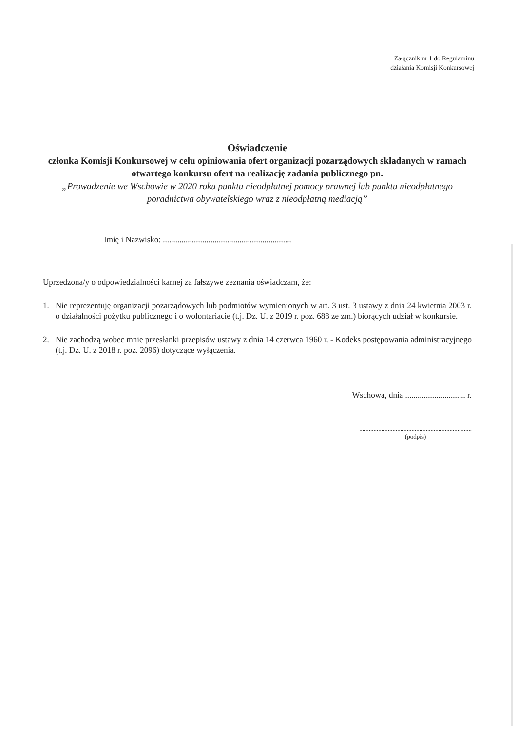Załącznik nr 1 do Regulaminu
działania Komisji Konkursowej
Oświadczenie
członka Komisji Konkursowej w celu opiniowania ofert organizacji pozarządowych składanych w ramach otwartego konkursu ofert na realizację zadania publicznego pn.
„Prowadzenie we Wschowie w 2020 roku punktu nieodpłatnej pomocy prawnej lub punktu nieodpłatnego poradnictwa obywatelskiego wraz z nieodpłatną mediacją”
Imię i Nazwisko: ..............................................................
Uprzedzona/y o odpowiedzialności karnej za fałszywe zeznania oświadczam, że:
1. Nie reprezentuję organizacji pozarządowych lub podmiotów wymienionych w art. 3 ust. 3 ustawy z dnia 24 kwietnia 2003 r. o działalności pożytku publicznego i o wolontariacie (t.j. Dz. U. z 2019 r. poz. 688 ze zm.) biorących udział w konkursie.
2. Nie zachodzą wobec mnie przesłanki przepisów ustawy z dnia 14 czerwca 1960 r. - Kodeks postępowania administracyjnego (t.j. Dz. U. z 2018 r. poz. 2096) dotyczące wyłączenia.
Wschowa, dnia ............................. r.
.......................................................................
(podpis)